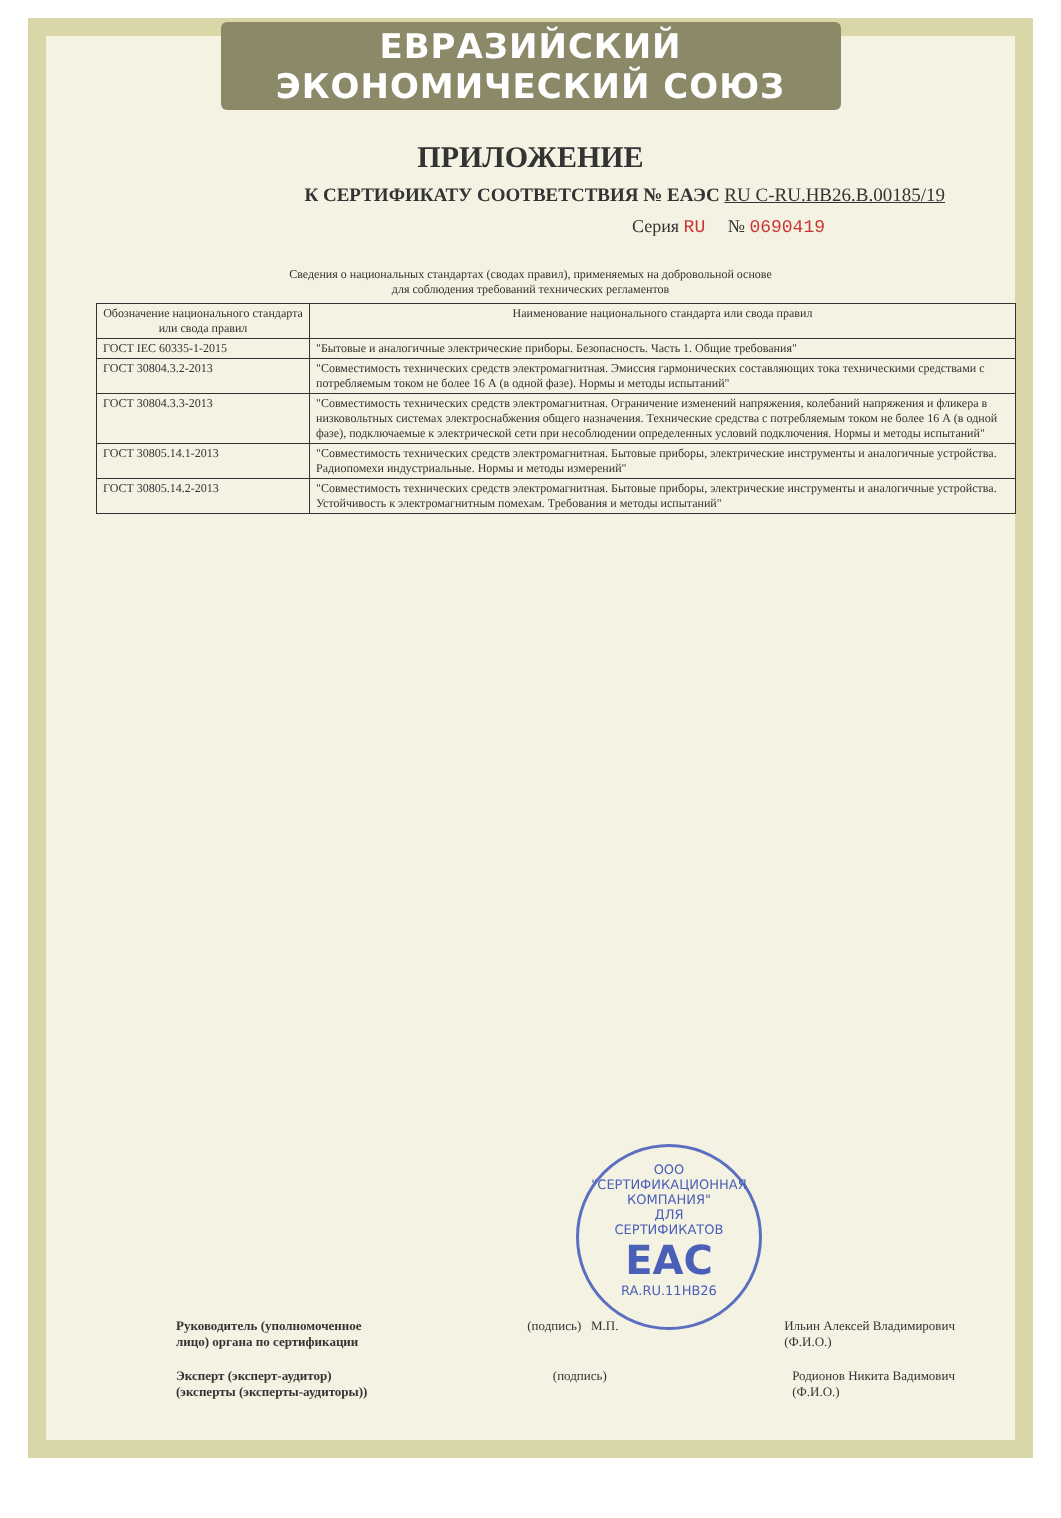ЕВРАЗИЙСКИЙ ЭКОНОМИЧЕСКИЙ СОЮЗ
ПРИЛОЖЕНИЕ
К СЕРТИФИКАТУ СООТВЕТСТВИЯ № ЕАЭС RU C-RU.HB26.B.00185/19
Серия RU № 0690419
Сведения о национальных стандартах (сводах правил), применяемых на добровольной основе
для соблюдения требований технических регламентов
| Обозначение национального стандарта или свода правил | Наименование национального стандарта или свода правил |
| --- | --- |
| ГОСТ IEC 60335-1-2015 | "Бытовые и аналогичные электрические приборы. Безопасность. Часть 1. Общие требования" |
| ГОСТ 30804.3.2-2013 | "Совместимость технических средств электромагнитная. Эмиссия гармонических составляющих тока техническими средствами с потребляемым током не более 16 А (в одной фазе). Нормы и методы испытаний" |
| ГОСТ 30804.3.3-2013 | "Совместимость технических средств электромагнитная. Ограничение изменений напряжения, колебаний напряжения и фликера в низковольтных системах электроснабжения общего назначения. Технические средства с потребляемым током не более 16 А (в одной фазе), подключаемые к электрической сети при несоблюдении определенных условий подключения. Нормы и методы испытаний" |
| ГОСТ 30805.14.1-2013 | "Совместимость технических средств электромагнитная. Бытовые приборы, электрические инструменты и аналогичные устройства. Радиопомехи индустриальные. Нормы и методы измерений" |
| ГОСТ 30805.14.2-2013 | "Совместимость технических средств электромагнитная. Бытовые приборы, электрические инструменты и аналогичные устройства. Устойчивость к электромагнитным помехам. Требования и методы испытаний" |
ООО "СЕРТИФИКАЦИОННАЯ КОМПАНИЯ"
ДЛЯ
СЕРТИФИКАТОВ
ЕАС
RA.RU.11НВ26
Руководитель (уполномоченное
лицо) органа по сертификации
(подпись) М.П. Ильин Алексей Владимирович
(Ф.И.О.)
Эксперт (эксперт-аудитор)
(эксперты (эксперты-аудиторы))
(подпись) Родионов Никита Вадимович
(Ф.И.О.)